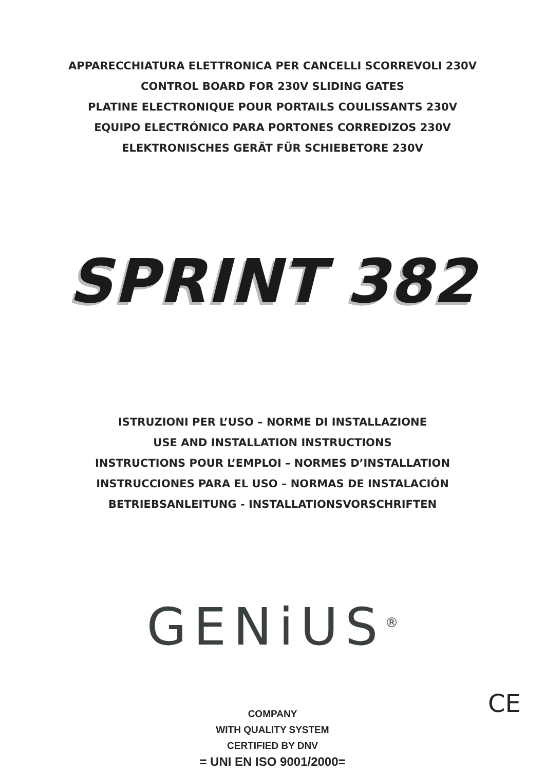APPARECCHIATURA ELETTRONICA PER CANCELLI SCORREVOLI 230V
CONTROL BOARD FOR 230V SLIDING GATES
PLATINE ELECTRONIQUE POUR PORTAILS COULISSANTS 230V
EQUIPO ELECTRÓNICO PARA PORTONES CORREDIZOS 230V
ELEKTRONISCHES GERÄT FÜR SCHIEBETORE 230V
SPRINT 382
ISTRUZIONI PER L’USO – NORME DI INSTALLAZIONE
USE AND INSTALLATION INSTRUCTIONS
INSTRUCTIONS POUR L’EMPLOI – NORMES D’INSTALLATION
INSTRUCCIONES PARA EL USO – NORMAS DE INSTALACIÓN
BETRIEBSANLEITUNG - INSTALLATIONSVORSCHRIFTEN
GENiUS<sup>®</sup>
COMPANY
WITH QUALITY SYSTEM
CERTIFIED BY DNV
= UNI EN ISO 9001/2000=
CE